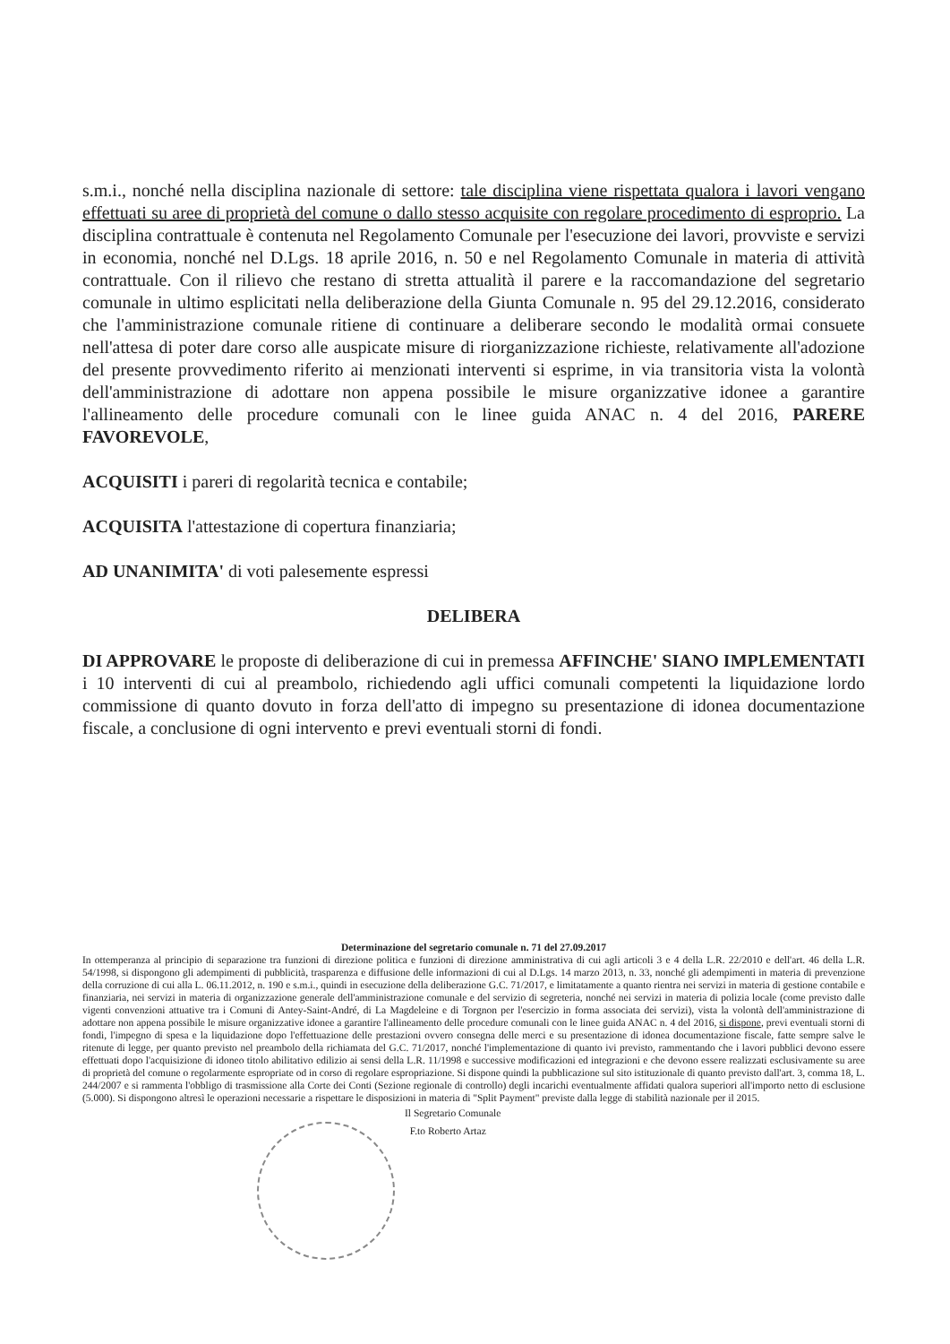s.m.i., nonché nella disciplina nazionale di settore: tale disciplina viene rispettata qualora i lavori vengano effettuati su aree di proprietà del comune o dallo stesso acquisite con regolare procedimento di esproprio. La disciplina contrattuale è contenuta nel Regolamento Comunale per l'esecuzione dei lavori, provviste e servizi in economia, nonché nel D.Lgs. 18 aprile 2016, n. 50 e nel Regolamento Comunale in materia di attività contrattuale. Con il rilievo che restano di stretta attualità il parere e la raccomandazione del segretario comunale in ultimo esplicitati nella deliberazione della Giunta Comunale n. 95 del 29.12.2016, considerato che l'amministrazione comunale ritiene di continuare a deliberare secondo le modalità ormai consuete nell'attesa di poter dare corso alle auspicate misure di riorganizzazione richieste, relativamente all'adozione del presente provvedimento riferito ai menzionati interventi si esprime, in via transitoria vista la volontà dell'amministrazione di adottare non appena possibile le misure organizzative idonee a garantire l'allineamento delle procedure comunali con le linee guida ANAC n. 4 del 2016, PARERE FAVOREVOLE,
ACQUISITI i pareri di regolarità tecnica e contabile;
ACQUISITA l'attestazione di copertura finanziaria;
AD UNANIMITA' di voti palesemente espressi
DELIBERA
DI APPROVARE le proposte di deliberazione di cui in premessa AFFINCHE' SIANO IMPLEMENTATI i 10 interventi di cui al preambolo, richiedendo agli uffici comunali competenti la liquidazione lordo commissione di quanto dovuto in forza dell'atto di impegno su presentazione di idonea documentazione fiscale, a conclusione di ogni intervento e previ eventuali storni di fondi.
Determinazione del segretario comunale n. 71 del 27.09.2017
In ottemperanza al principio di separazione tra funzioni di direzione politica e funzioni di direzione amministrativa di cui agli articoli 3 e 4 della L.R. 22/2010 e dell'art. 46 della L.R. 54/1998, si dispongono gli adempimenti di pubblicità, trasparenza e diffusione delle informazioni di cui al D.Lgs. 14 marzo 2013, n. 33, nonché gli adempimenti in materia di prevenzione della corruzione di cui alla L. 06.11.2012, n. 190 e s.m.i., quindi in esecuzione della deliberazione G.C. 71/2017, e limitatamente a quanto rientra nei servizi in materia di gestione contabile e finanziaria, nei servizi in materia di organizzazione generale dell'amministrazione comunale e del servizio di segreteria, nonché nei servizi in materia di polizia locale (come previsto dalle vigenti convenzioni attuative tra i Comuni di Antey-Saint-André, di La Magdeleine e di Torgnon per l'esercizio in forma associata dei servizi), vista la volontà dell'amministrazione di adottare non appena possibile le misure organizzative idonee a garantire l'allineamento delle procedure comunali con le linee guida ANAC n. 4 del 2016, si dispone, previ eventuali storni di fondi, l'impegno di spesa e la liquidazione dopo l'effettuazione delle prestazioni ovvero consegna delle merci e su presentazione di idonea documentazione fiscale, fatte sempre salve le ritenute di legge, per quanto previsto nel preambolo della richiamata del G.C. 71/2017, nonché l'implementazione di quanto ivi previsto, rammentando che i lavori pubblici devono essere effettuati dopo l'acquisizione di idoneo titolo abilitativo edilizio ai sensi della L.R. 11/1998 e successive modificazioni ed integrazioni e che devono essere realizzati esclusivamente su aree di proprietà del comune o regolarmente espropriate od in corso di regolare espropriazione. Si dispone quindi la pubblicazione sul sito istituzionale di quanto previsto dall'art. 3, comma 18, L. 244/2007 e si rammenta l'obbligo di trasmissione alla Corte dei Conti (Sezione regionale di controllo) degli incarichi eventualmente affidati qualora superiori all'importo netto di esclusione (5.000). Si dispongono altresì le operazioni necessarie a rispettare le disposizioni in materia di "Split Payment" previste dalla legge di stabilità nazionale per il 2015.
Il Segretario Comunale
F.to Roberto Artaz